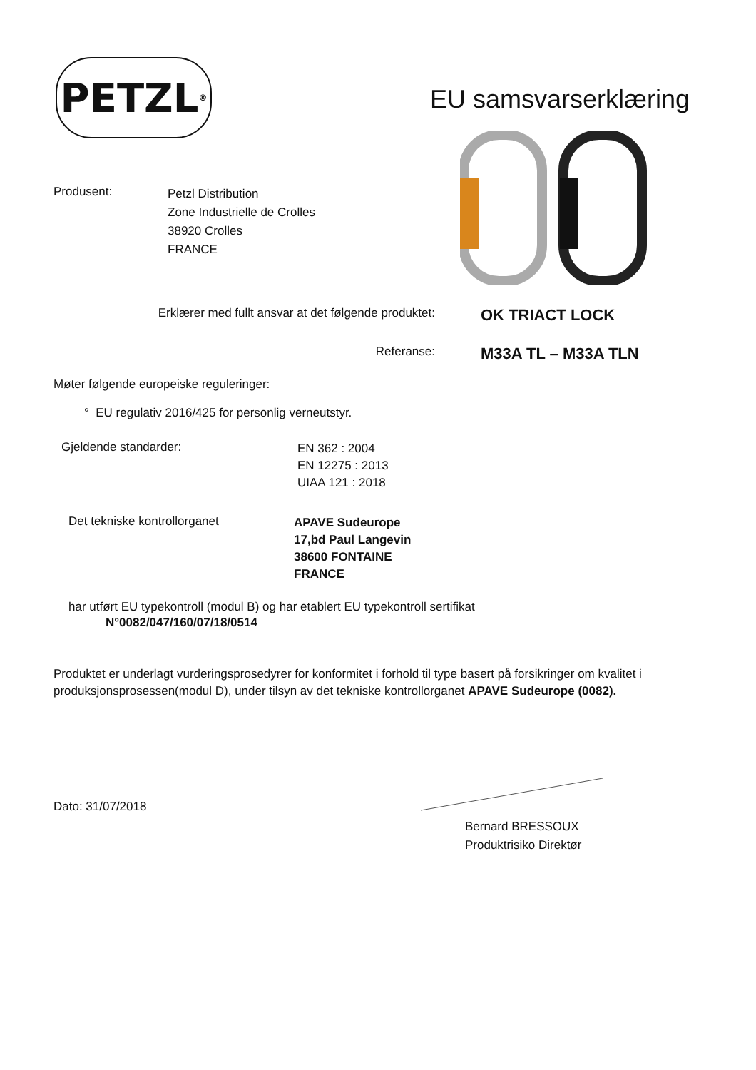PETZL<sup>®</sup>
EU samsvarserklæring
Produsent:
Petzl Distribution
Zone Industrielle de Crolles
38920 Crolles
FRANCE
Erklærer med fullt ansvar at det følgende produktet:
OK TRIACT LOCK
Referanse:
M33A TL – M33A TLN
Møter følgende europeiske reguleringer:
° EU regulativ 2016/425 for personlig verneutstyr.
Gjeldende standarder:
EN 362 : 2004
EN 12275 : 2013
UIAA 121 : 2018
Det tekniske kontrollorganet
APAVE Sudeurope
17,bd Paul Langevin
38600 FONTAINE
FRANCE
har utført EU typekontroll (modul B) og har etablert EU typekontroll sertifikat
N°0082/047/160/07/18/0514
Produktet er underlagt vurderingsprosedyrer for konformitet i forhold til type basert på forsikringer om kvalitet i produksjonsprosessen(modul D), under tilsyn av det tekniske kontrollorganet APAVE Sudeurope (0082).
Dato: 31/07/2018
Bernard BRESSOUX
Produktrisiko Direktør